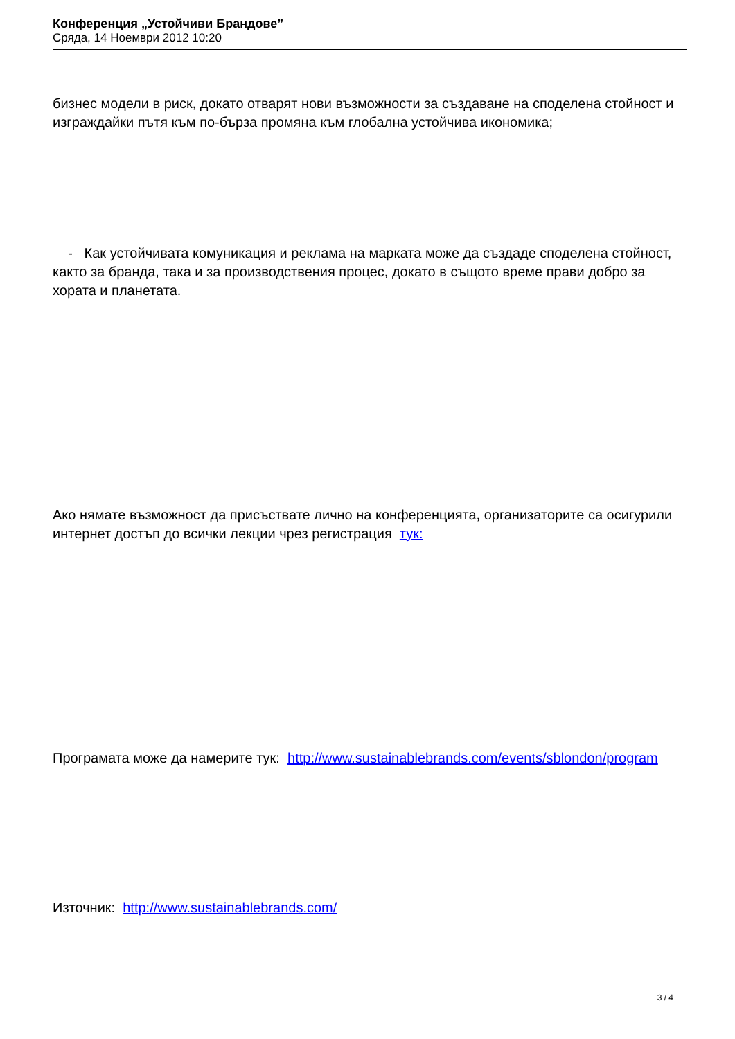Конференция „Устойчиви Брандове”
Сряда, 14 Ноември 2012 10:20
бизнес модели в риск, докато отварят нови възможности за създаване на споделена стойност и изграждайки пътя към по-бърза промяна към глобална устойчива икономика;
- Как устойчивата комуникация и реклама на марката може да създаде споделена стойност, както за бранда, така и за производствения процес, докато в същото време прави добро за хората и планетата.
Ако нямате възможност да присъствате лично на конференцията, организаторите са осигурили интернет достъп до всички лекции чрез регистрация тук:
Програмата може да намерите тук: http://www.sustainablebrands.com/events/sblondon/program
Източник: http://www.sustainablebrands.com/
3 / 4